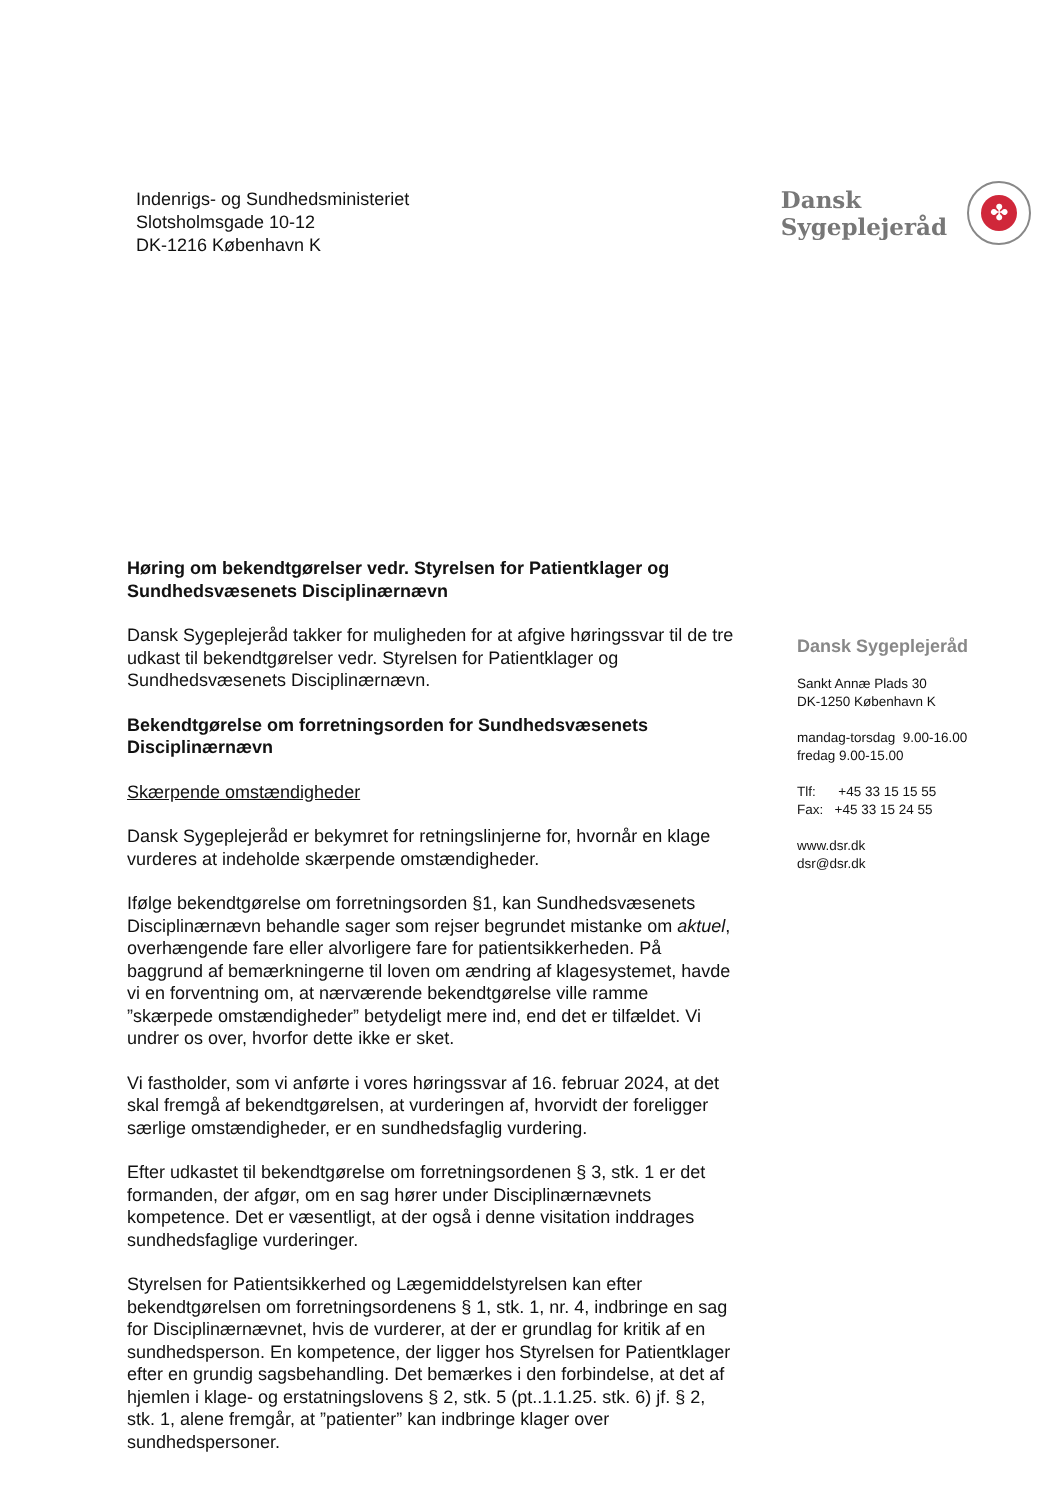Indenrigs- og Sundhedsministeriet
Slotsholmsgade 10-12
DK-1216 København K
Dansk
Sygeplejeråd
✤
Høring om bekendtgørelser vedr. Styrelsen for Patientklager og Sundhedsvæsenets Disciplinærnævn
Dansk Sygeplejeråd takker for muligheden for at afgive høringssvar til de tre udkast til bekendtgørelser vedr. Styrelsen for Patientklager og Sundhedsvæsenets Disciplinærnævn.
Bekendtgørelse om forretningsorden for Sundhedsvæsenets Disciplinærnævn
Skærpende omstændigheder
Dansk Sygeplejeråd er bekymret for retningslinjerne for, hvornår en klage vurderes at indeholde skærpende omstændigheder.
Ifølge bekendtgørelse om forretningsorden §1, kan Sundhedsvæsenets Disciplinærnævn behandle sager som rejser begrundet mistanke om aktuel, overhængende fare eller alvorligere fare for patientsikkerheden. På baggrund af bemærkningerne til loven om ændring af klagesystemet, havde vi en forventning om, at nærværende bekendtgørelse ville ramme ”skærpede omstændigheder” betydeligt mere ind, end det er tilfældet. Vi undrer os over, hvorfor dette ikke er sket.
Vi fastholder, som vi anførte i vores høringssvar af 16. februar 2024, at det skal fremgå af bekendtgørelsen, at vurderingen af, hvorvidt der foreligger særlige omstændigheder, er en sundhedsfaglig vurdering.
Efter udkastet til bekendtgørelse om forretningsordenen § 3, stk. 1 er det formanden, der afgør, om en sag hører under Disciplinærnævnets kompetence. Det er væsentligt, at der også i denne visitation inddrages sundhedsfaglige vurderinger.
Styrelsen for Patientsikkerhed og Lægemiddelstyrelsen kan efter bekendtgørelsen om forretningsordenens § 1, stk. 1, nr. 4, indbringe en sag for Disciplinærnævnet, hvis de vurderer, at der er grundlag for kritik af en sundhedsperson. En kompetence, der ligger hos Styrelsen for Patientklager efter en grundig sagsbehandling. Det bemærkes i den forbindelse, at det af hjemlen i klage- og erstatningslovens § 2, stk. 5 (pt..1.1.25. stk. 6) jf. § 2, stk. 1, alene fremgår, at ”patienter” kan indbringe klager over sundhedspersoner.
Dansk Sygeplejeråd
Sankt Annæ Plads 30
DK-1250 København K
mandag-torsdag 9.00-16.00
fredag 9.00-15.00
Tlf: +45 33 15 15 55
Fax: +45 33 15 24 55
www.dsr.dk
dsr@dsr.dk